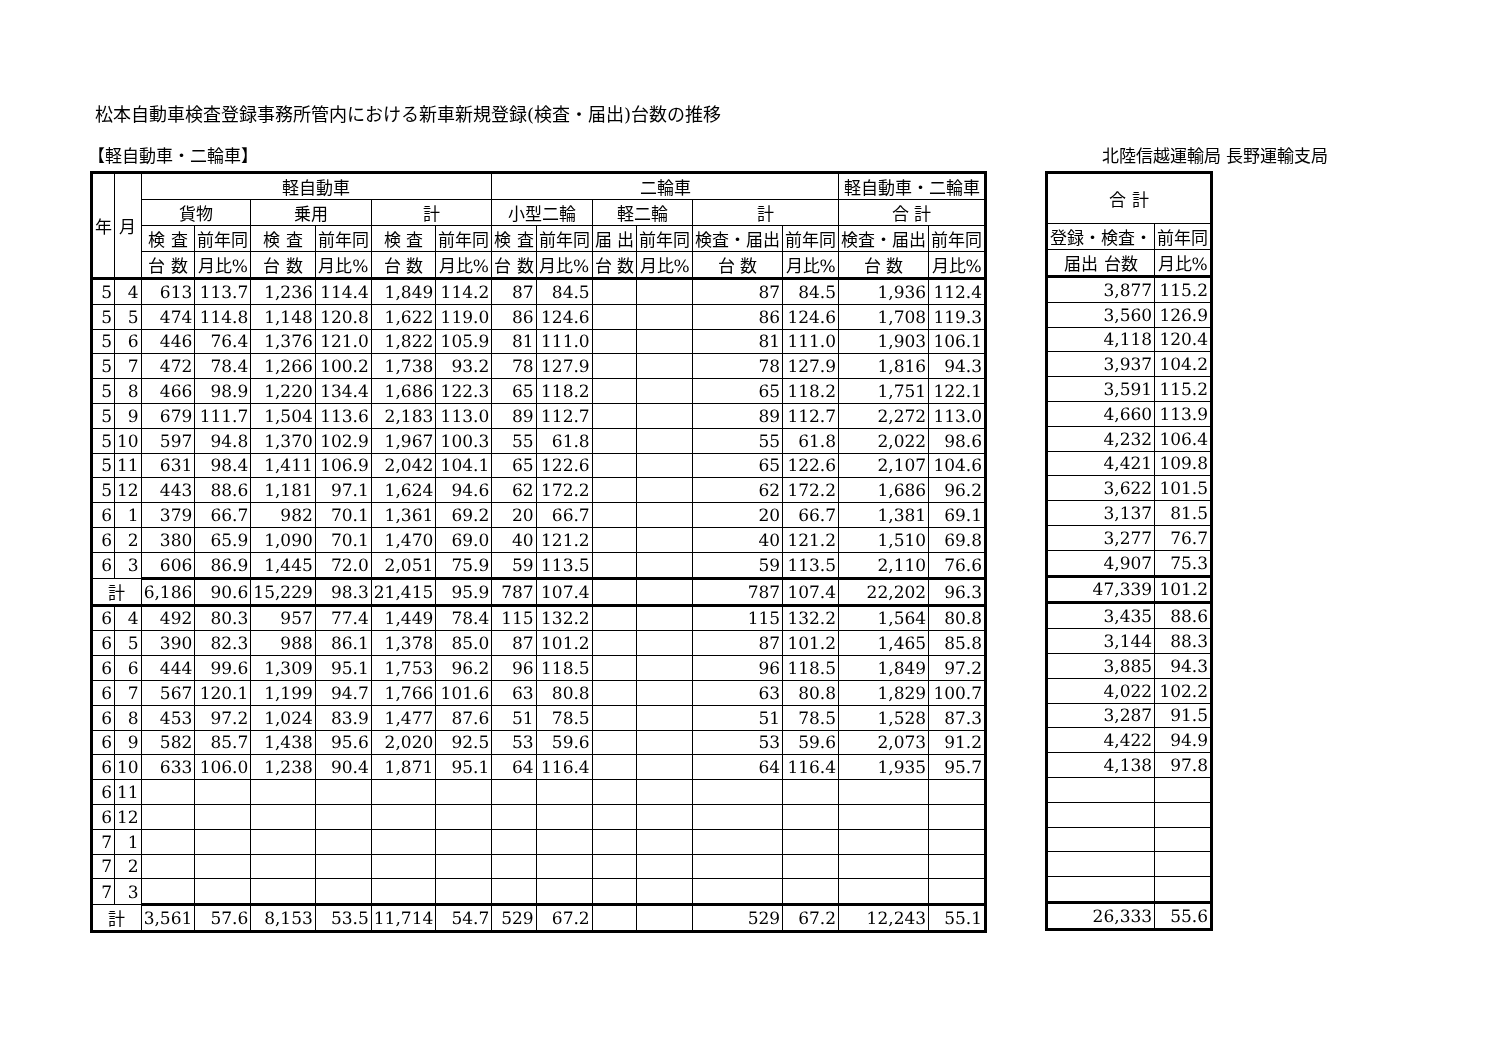松本自動車検査登録事務所管内における新車新規登録(検査・届出)台数の推移
【軽自動車・二輪車】 北陸信越運輸局 長野運輸支局
| 年 | 月 | 軽自動車 | | | | | | 二輪車 | | | | | | 軽自動車・二輪車 | |
| --- | --- | --- | --- | --- | --- | --- | --- | --- | --- | --- | --- | --- | --- | --- | --- |
| | | 貨物 | | 乗用 | | 計 | | 小型二輪 | | 軽二輪 | | 計 | | 合 計 | |
| | | 検 査 | 前年同 | 検 査 | 前年同 | 検 査 | 前年同 | 検 査 | 前年同 | 届 出 | 前年同 | 検査・届出 | 前年同 | 検査・届出 | 前年同 |
| | | 台 数 | 月比% | 台 数 | 月比% | 台 数 | 月比% | 台 数 | 月比% | 台 数 | 月比% | 台 数 | 月比% | 台 数 | 月比% |
| 5 | 4 | 613 | 113.7 | 1,236 | 114.4 | 1,849 | 114.2 | 87 | 84.5 | | | 87 | 84.5 | 1,936 | 112.4 |
| 5 | 5 | 474 | 114.8 | 1,148 | 120.8 | 1,622 | 119.0 | 86 | 124.6 | | | 86 | 124.6 | 1,708 | 119.3 |
| 5 | 6 | 446 | 76.4 | 1,376 | 121.0 | 1,822 | 105.9 | 81 | 111.0 | | | 81 | 111.0 | 1,903 | 106.1 |
| 5 | 7 | 472 | 78.4 | 1,266 | 100.2 | 1,738 | 93.2 | 78 | 127.9 | | | 78 | 127.9 | 1,816 | 94.3 |
| 5 | 8 | 466 | 98.9 | 1,220 | 134.4 | 1,686 | 122.3 | 65 | 118.2 | | | 65 | 118.2 | 1,751 | 122.1 |
| 5 | 9 | 679 | 111.7 | 1,504 | 113.6 | 2,183 | 113.0 | 89 | 112.7 | | | 89 | 112.7 | 2,272 | 113.0 |
| 5 | 10 | 597 | 94.8 | 1,370 | 102.9 | 1,967 | 100.3 | 55 | 61.8 | | | 55 | 61.8 | 2,022 | 98.6 |
| 5 | 11 | 631 | 98.4 | 1,411 | 106.9 | 2,042 | 104.1 | 65 | 122.6 | | | 65 | 122.6 | 2,107 | 104.6 |
| 5 | 12 | 443 | 88.6 | 1,181 | 97.1 | 1,624 | 94.6 | 62 | 172.2 | | | 62 | 172.2 | 1,686 | 96.2 |
| 6 | 1 | 379 | 66.7 | 982 | 70.1 | 1,361 | 69.2 | 20 | 66.7 | | | 20 | 66.7 | 1,381 | 69.1 |
| 6 | 2 | 380 | 65.9 | 1,090 | 70.1 | 1,470 | 69.0 | 40 | 121.2 | | | 40 | 121.2 | 1,510 | 69.8 |
| 6 | 3 | 606 | 86.9 | 1,445 | 72.0 | 2,051 | 75.9 | 59 | 113.5 | | | 59 | 113.5 | 2,110 | 76.6 |
| 計 | | 6,186 | 90.6 | 15,229 | 98.3 | 21,415 | 95.9 | 787 | 107.4 | | | 787 | 107.4 | 22,202 | 96.3 |
| 6 | 4 | 492 | 80.3 | 957 | 77.4 | 1,449 | 78.4 | 115 | 132.2 | | | 115 | 132.2 | 1,564 | 80.8 |
| 6 | 5 | 390 | 82.3 | 988 | 86.1 | 1,378 | 85.0 | 87 | 101.2 | | | 87 | 101.2 | 1,465 | 85.8 |
| 6 | 6 | 444 | 99.6 | 1,309 | 95.1 | 1,753 | 96.2 | 96 | 118.5 | | | 96 | 118.5 | 1,849 | 97.2 |
| 6 | 7 | 567 | 120.1 | 1,199 | 94.7 | 1,766 | 101.6 | 63 | 80.8 | | | 63 | 80.8 | 1,829 | 100.7 |
| 6 | 8 | 453 | 97.2 | 1,024 | 83.9 | 1,477 | 87.6 | 51 | 78.5 | | | 51 | 78.5 | 1,528 | 87.3 |
| 6 | 9 | 582 | 85.7 | 1,438 | 95.6 | 2,020 | 92.5 | 53 | 59.6 | | | 53 | 59.6 | 2,073 | 91.2 |
| 6 | 10 | 633 | 106.0 | 1,238 | 90.4 | 1,871 | 95.1 | 64 | 116.4 | | | 64 | 116.4 | 1,935 | 95.7 |
| 6 | 11 | | | | | | | | | | | | | | |
| 6 | 12 | | | | | | | | | | | | | | |
| 7 | 1 | | | | | | | | | | | | | | |
| 7 | 2 | | | | | | | | | | | | | | |
| 7 | 3 | | | | | | | | | | | | | | |
| 計 | | 3,561 | 57.6 | 8,153 | 53.5 | 11,714 | 54.7 | 529 | 67.2 | | | 529 | 67.2 | 12,243 | 55.1 |
| 合 計 | |
| --- | --- |
| 登録・検査・ | 前年同 |
| 届出 台数 | 月比% |
| 3,877 | 115.2 |
| 3,560 | 126.9 |
| 4,118 | 120.4 |
| 3,937 | 104.2 |
| 3,591 | 115.2 |
| 4,660 | 113.9 |
| 4,232 | 106.4 |
| 4,421 | 109.8 |
| 3,622 | 101.5 |
| 3,137 | 81.5 |
| 3,277 | 76.7 |
| 4,907 | 75.3 |
| 47,339 | 101.2 |
| 3,435 | 88.6 |
| 3,144 | 88.3 |
| 3,885 | 94.3 |
| 4,022 | 102.2 |
| 3,287 | 91.5 |
| 4,422 | 94.9 |
| 4,138 | 97.8 |
| 26,333 | 55.6 |